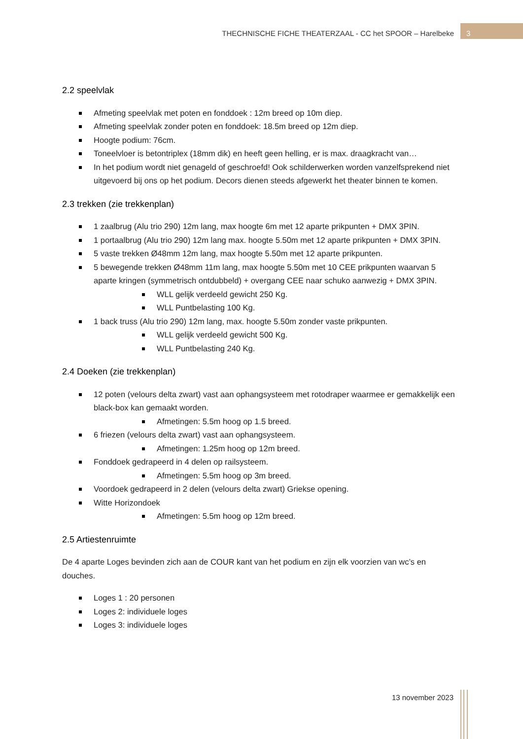THECHNISCHE FICHE THEATERZAAL - CC het SPOOR – Harelbeke
3
2.2 speelvlak
Afmeting speelvlak met poten en fonddoek : 12m breed op 10m diep.
Afmeting speelvlak zonder poten en fonddoek: 18.5m breed op 12m diep.
Hoogte podium: 76cm.
Toneelvloer is betontriplex (18mm dik) en heeft geen helling, er is max. draagkracht van…
In het podium wordt niet genageld of geschroefd! Ook schilderwerken worden vanzelfsprekend niet uitgevoerd bij ons op het podium. Decors dienen steeds afgewerkt het theater binnen te komen.
2.3 trekken (zie trekkenplan)
1 zaalbrug (Alu trio 290) 12m lang, max hoogte 6m met 12 aparte prikpunten + DMX 3PIN.
1 portaalbrug (Alu trio 290) 12m lang max. hoogte 5.50m met 12 aparte prikpunten + DMX 3PIN.
5 vaste trekken Ø48mm 12m lang, max hoogte 5.50m met 12 aparte prikpunten.
5 bewegende trekken Ø48mm 11m lang, max hoogte 5.50m met 10 CEE prikpunten waarvan 5 aparte kringen (symmetrisch ontdubbeld) + overgang CEE naar schuko aanwezig + DMX 3PIN.
WLL gelijk verdeeld gewicht 250 Kg.
WLL Puntbelasting 100 Kg.
1 back truss (Alu trio 290) 12m lang, max. hoogte 5.50m zonder vaste prikpunten.
WLL gelijk verdeeld gewicht 500 Kg.
WLL Puntbelasting 240 Kg.
2.4 Doeken (zie trekkenplan)
12 poten (velours delta zwart) vast aan ophangsysteem met rotodraper waarmee er gemakkelijk een black-box kan gemaakt worden.
Afmetingen: 5.5m hoog op 1.5 breed.
6 friezen (velours delta zwart) vast aan ophangsysteem.
Afmetingen: 1.25m hoog op 12m breed.
Fonddoek gedrapeerd in 4 delen op railsysteem.
Afmetingen: 5.5m hoog op 3m breed.
Voordoek gedrapeerd in 2 delen (velours delta zwart) Griekse opening.
Witte Horizondoek
Afmetingen: 5.5m hoog op 12m breed.
2.5 Artiestenruimte
De 4 aparte Loges bevinden zich aan de COUR kant van het podium en zijn elk voorzien van wc’s en douches.
Loges 1 : 20 personen
Loges 2: individuele loges
Loges 3: individuele loges
13 november 2023